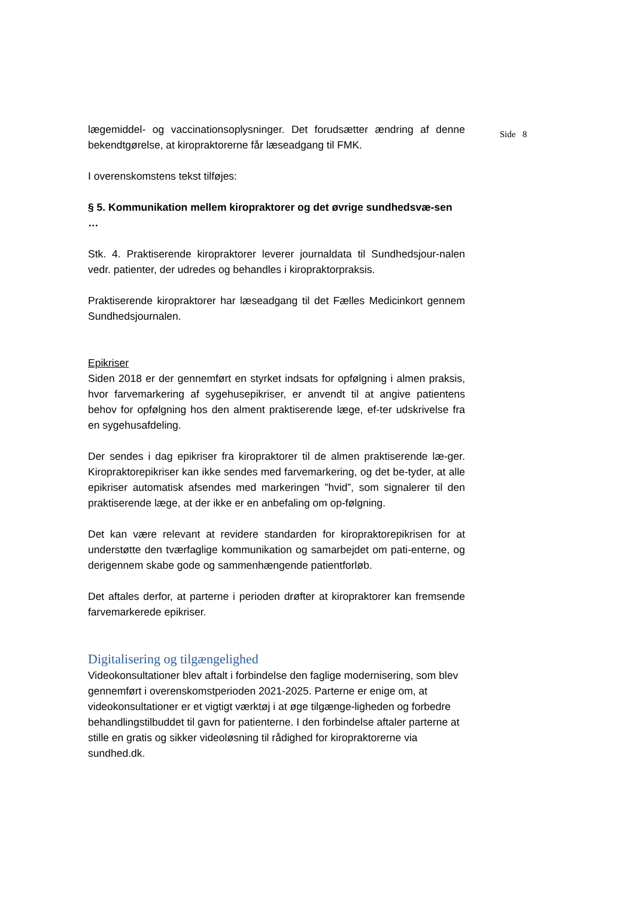lægemiddel- og vaccinationsoplysninger. Det forudsætter ændring af denne bekendtgørelse, at kiropraktorerne får læseadgang til FMK.
I overenskomstens tekst tilføjes:
§ 5. Kommunikation mellem kiropraktorer og det øvrige sundhedsvæ-sen
…
Stk. 4. Praktiserende kiropraktorer leverer journaldata til Sundhedsjour-nalen vedr. patienter, der udredes og behandles i kiropraktorpraksis.
Praktiserende kiropraktorer har læseadgang til det Fælles Medicinkort gennem Sundhedsjournalen.
Epikriser
Siden 2018 er der gennemført en styrket indsats for opfølgning i almen praksis, hvor farvemarkering af sygehusepikriser, er anvendt til at angive patientens behov for opfølgning hos den alment praktiserende læge, ef-ter udskrivelse fra en sygehusafdeling.
Der sendes i dag epikriser fra kiropraktorer til de almen praktiserende læ-ger. Kiropraktorepikriser kan ikke sendes med farvemarkering, og det be-tyder, at alle epikriser automatisk afsendes med markeringen ”hvid”, som signalerer til den praktiserende læge, at der ikke er en anbefaling om op-følgning.
Det kan være relevant at revidere standarden for kiropraktorepikrisen for at understøtte den tværfaglige kommunikation og samarbejdet om pati-enterne, og derigennem skabe gode og sammenhængende patientforløb.
Det aftales derfor, at parterne i perioden drøfter at kiropraktorer kan fremsende farvemarkerede epikriser.
Digitalisering og tilgængelighed
Videokonsultationer blev aftalt i forbindelse den faglige modernisering, som blev gennemført i overenskomstperioden 2021-2025. Parterne er enige om, at videokonsultationer er et vigtigt værktøj i at øge tilgænge-ligheden og forbedre behandlingstilbuddet til gavn for patienterne. I den forbindelse aftaler parterne at stille en gratis og sikker videoløsning til rådighed for kiropraktorerne via sundhed.dk.
Side 8